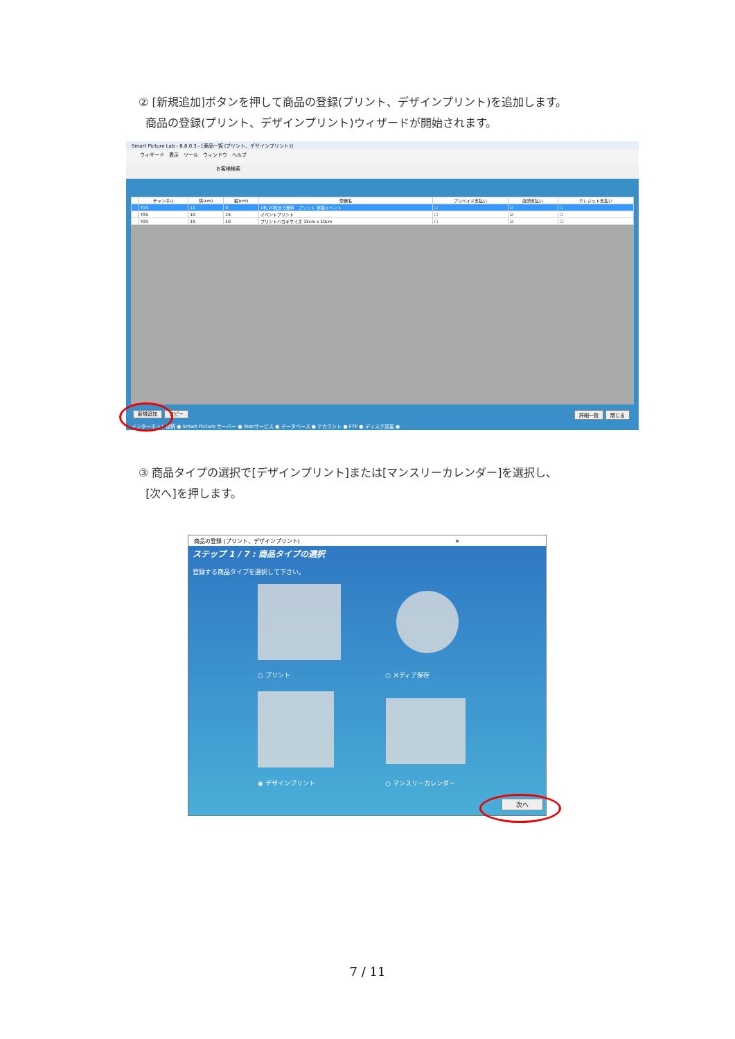② [新規追加]ボタンを押して商品の登録(プリント、デザインプリント)を追加します。
商品の登録(プリント、デザインプリント)ウィザードが開始されます。
Smart Picture Lab - 8.8.0.3 - [商品一覧 (プリント、デザインプリント)]
ウィザード　表示　ツール　ウィンドウ　ヘルプ
お客様検索
| | チャンネル | 横(cm) | 縦(cm) | 登録名 | プリペイド支払い | 店頭支払い | クレジット支払い |
| --- | --- | --- | --- | --- | --- | --- | --- |
| | 703 | 13 | 9 | L判 20枚まで無料 プリント 体験イベント | ☐ | ☑ | ☐ |
| | 705 | 10 | 15 | イベントプリント | ☐ | ☑ | ☐ |
| | 705 | 15 | 10 | プリントハガキサイズ 15cm x 10cm | ☐ | ☑ | ☐ |
新規追加 コピー 閉じる 詳細一覧
インターネット接続 ● Smart Picture サーバー ● Webサービス ● データベース ● アカウント ● FTP ● ディスク容量 ●
③ 商品タイプの選択で[デザインプリント]または[マンスリーカレンダー]を選択し、
[次へ]を押します。
商品の登録 (プリント、デザインプリント)　　　　　　　　　　　　　　　　　　　　　　　　　　　　✕
ステップ 1 / 7 : 商品タイプの選択
登録する商品タイプを選択して下さい。
○ プリント ○ メディア保存
◉ デザインプリント ○ マンスリーカレンダー
次へ
7 / 11